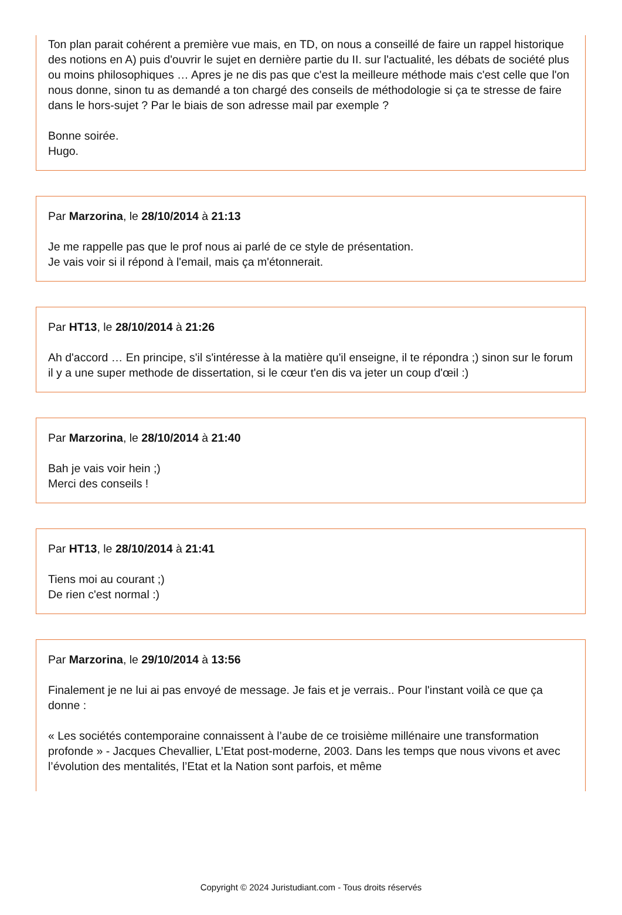Ton plan parait cohérent a première vue mais, en TD, on nous a conseillé de faire un rappel historique des notions en A) puis d'ouvrir le sujet en dernière partie du II. sur l'actualité, les débats de société plus ou moins philosophiques … Apres je ne dis pas que c'est la meilleure méthode mais c'est celle que l'on nous donne, sinon tu as demandé a ton chargé des conseils de méthodologie si ça te stresse de faire dans le hors-sujet ? Par le biais de son adresse mail par exemple ?
Bonne soirée.
Hugo.
Par Marzorina, le 28/10/2014 à 21:13
Je me rappelle pas que le prof nous ai parlé de ce style de présentation.
Je vais voir si il répond à l'email, mais ça m'étonnerait.
Par HT13, le 28/10/2014 à 21:26
Ah d'accord … En principe, s'il s'intéresse à la matière qu'il enseigne, il te répondra ;) sinon sur le forum il y a une super methode de dissertation, si le cœur t'en dis va jeter un coup d'œil :)
Par Marzorina, le 28/10/2014 à 21:40
Bah je vais voir hein ;)
Merci des conseils !
Par HT13, le 28/10/2014 à 21:41
Tiens moi au courant ;)
De rien c'est normal :)
Par Marzorina, le 29/10/2014 à 13:56
Finalement je ne lui ai pas envoyé de message. Je fais et je verrais.. Pour l'instant voilà ce que ça donne :
« Les sociétés contemporaine connaissent à l’aube de ce troisième millénaire une transformation profonde » - Jacques Chevallier, L’Etat post-moderne, 2003. Dans les temps que nous vivons et avec l’évolution des mentalités, l’Etat et la Nation sont parfois, et même
Copyright © 2024 Juristudiant.com - Tous droits réservés